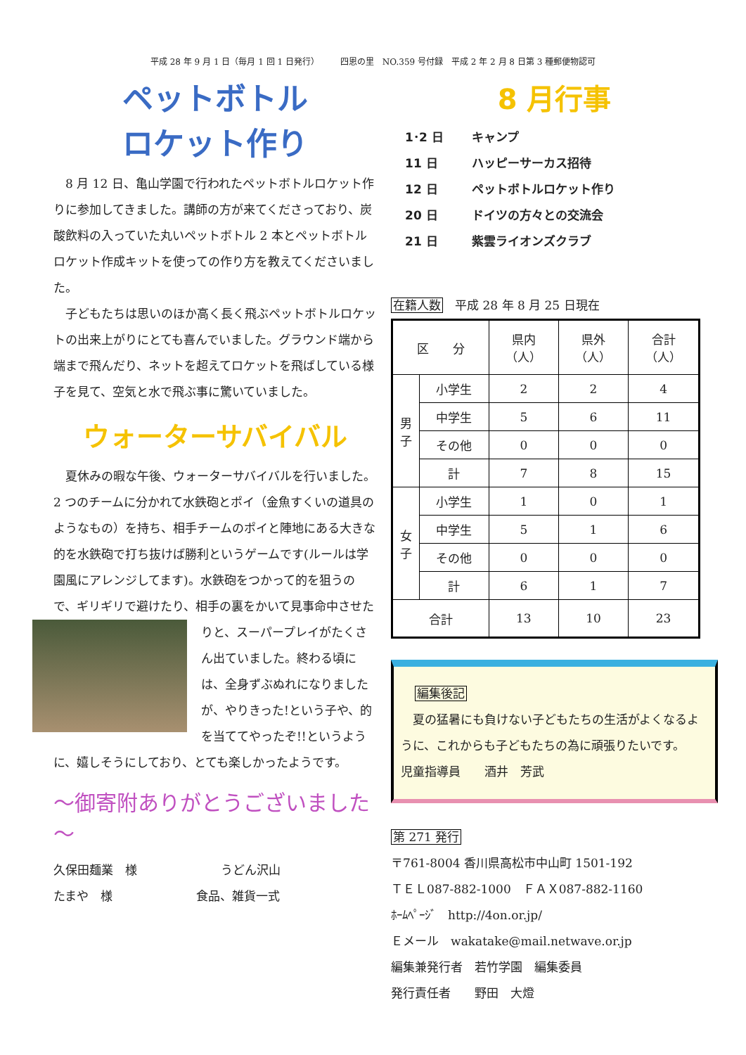平成 28 年 9 月 1 日（毎月 1 回 1 日発行）　　　四恩の里　NO.359 号付録　平成 2 年 2 月 8 日第 3 種郵便物認可
ペットボトル
ロケット作り
8 月 12 日、亀山学園で行われたペットボトルロケット作りに参加してきました。講師の方が来てくださっており、炭酸飲料の入っていた丸いペットボトル 2 本とペットボトルロケット作成キットを使っての作り方を教えてくださいました。
子どもたちは思いのほか高く長く飛ぶペットボトルロケットの出来上がりにとても喜んでいました。グラウンド端から端まで飛んだり、ネットを超えてロケットを飛ばしている様子を見て、空気と水で飛ぶ事に驚いていました。
ウォーターサバイバル
夏休みの暇な午後、ウォーターサバイバルを行いました。2 つのチームに分かれて水鉄砲とポイ（金魚すくいの道具のようなもの）を持ち、相手チームのポイと陣地にある大きな的を水鉄砲で打ち抜けば勝利というゲームです(ルールは学園風にアレンジしてます)。水鉄砲をつかって的を狙うので、ギリギリで避けたり、相手の裏をかいて見事命中させたりと、 スーパープレイがたくさん出ていました。終わる頃には、全身ずぶぬれになりましたが、やりきった!という子や、的を当ててやったぞ!!というように、嬉しそうにしており、とても楽しかったようです。
～御寄附ありがとうございました～
久保田麺業　様　　　　　　　うどん沢山
たまや　様　　　　　　　食品、雑貨一式
8 月行事
1･2 日 キャンプ
11 日 ハッピーサーカス招待
12 日 ペットボトルロケット作り
20 日 ドイツの方々との交流会
21 日 紫雲ライオンズクラブ
在籍人数　平成 28 年 8 月 25 日現在
| 区 分 | | 県内 （人） | 県外 （人） | 合計 （人） |
| --- | --- | --- | --- | --- |
| 男 子 | 小学生 | 2 | 2 | 4 |
| | 中学生 | 5 | 6 | 11 |
| | その他 | 0 | 0 | 0 |
| | 計 | 7 | 8 | 15 |
| 女 子 | 小学生 | 1 | 0 | 1 |
| | 中学生 | 5 | 1 | 6 |
| | その他 | 0 | 0 | 0 |
| | 計 | 6 | 1 | 7 |
| 合計 | | 13 | 10 | 23 |
編集後記
　夏の猛暑にも負けない子どもたちの生活がよくなるように、これからも子どもたちの為に頑張りたいです。　　児童指導員　　酒井　芳武
第 271 発行
〒761-8004 香川県高松市中山町 1501-192
ＴＥＬ087-882-1000　ＦＡＸ087-882-1160
ﾎｰﾑﾍﾟｰｼﾞ　http://4on.or.jp/
Ｅメール　wakatake@mail.netwave.or.jp
編集兼発行者　若竹学園　編集委員
発行責任者　　野田　大燈